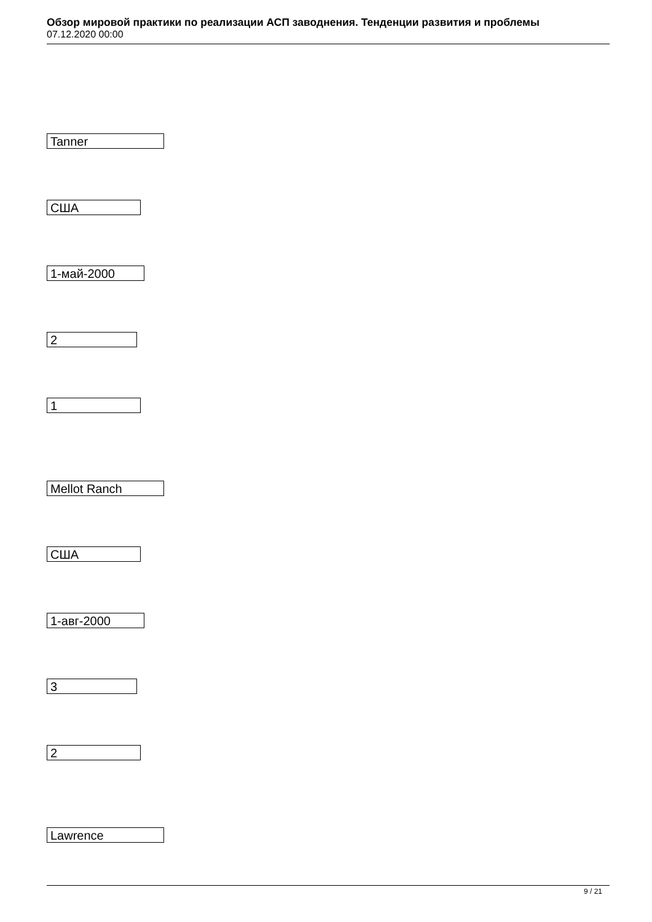Обзор мировой практики по реализации АСП заводнения. Тенденции развития и проблемы
07.12.2020 00:00
Tanner
США
1-май-2000
2
1
Mellot Ranch
США
1-авг-2000
3
2
Lawrence
9 / 21